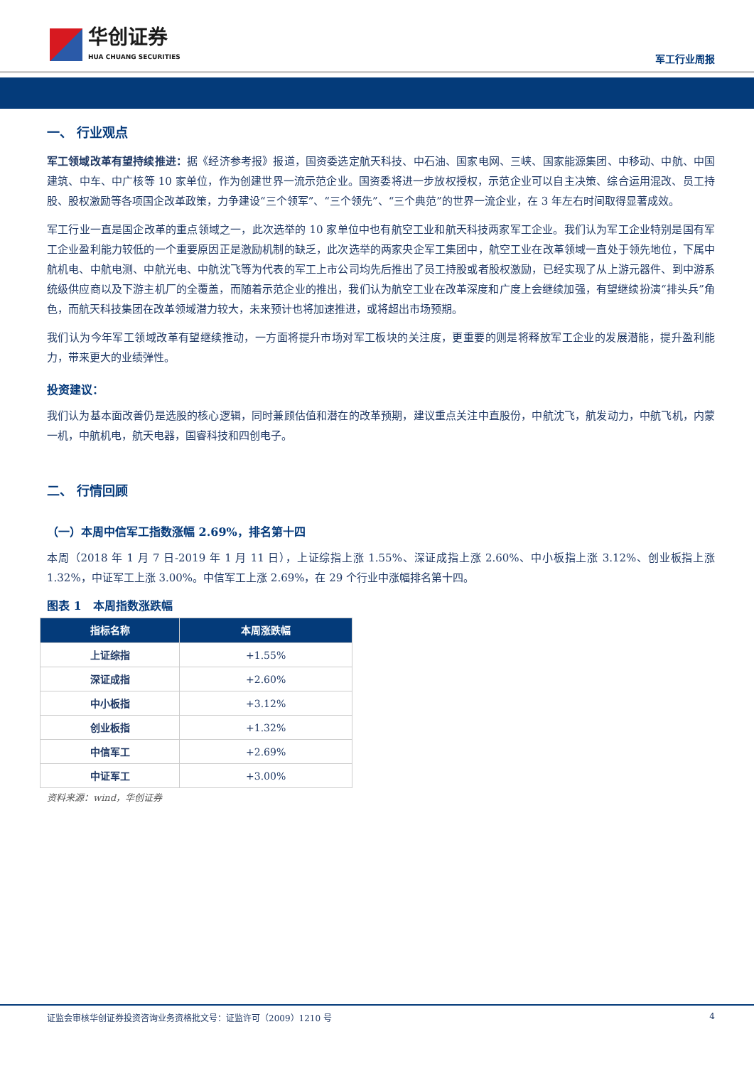华创证券
HUA CHUANG SECURITIES
军工行业周报
一、 行业观点
军工领域改革有望持续推进：据《经济参考报》报道，国资委选定航天科技、中石油、国家电网、三峡、国家能源集团、中移动、中航、中国建筑、中车、中广核等 10 家单位，作为创建世界一流示范企业。国资委将进一步放权授权，示范企业可以自主决策、综合运用混改、员工持股、股权激励等各项国企改革政策，力争建设“三个领军”、“三个领先”、“三个典范”的世界一流企业，在 3 年左右时间取得显著成效。
军工行业一直是国企改革的重点领域之一，此次选举的 10 家单位中也有航空工业和航天科技两家军工企业。我们认为军工企业特别是国有军工企业盈利能力较低的一个重要原因正是激励机制的缺乏，此次选举的两家央企军工集团中，航空工业在改革领域一直处于领先地位，下属中航机电、中航电测、中航光电、中航沈飞等为代表的军工上市公司均先后推出了员工持股或者股权激励，已经实现了从上游元器件、到中游系统级供应商以及下游主机厂的全覆盖，而随着示范企业的推出，我们认为航空工业在改革深度和广度上会继续加强，有望继续扮演“排头兵”角色，而航天科技集团在改革领域潜力较大，未来预计也将加速推进，或将超出市场预期。
我们认为今年军工领域改革有望继续推动，一方面将提升市场对军工板块的关注度，更重要的则是将释放军工企业的发展潜能，提升盈利能力，带来更大的业绩弹性。
投资建议：
我们认为基本面改善仍是选股的核心逻辑，同时兼顾估值和潜在的改革预期，建议重点关注中直股份，中航沈飞，航发动力，中航飞机，内蒙一机，中航机电，航天电器，国睿科技和四创电子。
二、 行情回顾
（一）本周中信军工指数涨幅 2.69%，排名第十四
本周（2018 年 1 月 7 日-2019 年 1 月 11 日），上证综指上涨 1.55%、深证成指上涨 2.60%、中小板指上涨 3.12%、创业板指上涨 1.32%，中证军工上涨 3.00%。中信军工上涨 2.69%，在 29 个行业中涨幅排名第十四。
图表 1　本周指数涨跌幅
| 指标名称 | 本周涨跌幅 |
| --- | --- |
| 上证综指 | +1.55% |
| 深证成指 | +2.60% |
| 中小板指 | +3.12% |
| 创业板指 | +1.32% |
| 中信军工 | +2.69% |
| 中证军工 | +3.00% |
资料来源：wind，华创证券
证监会审核华创证券投资咨询业务资格批文号：证监许可（2009）1210 号 4